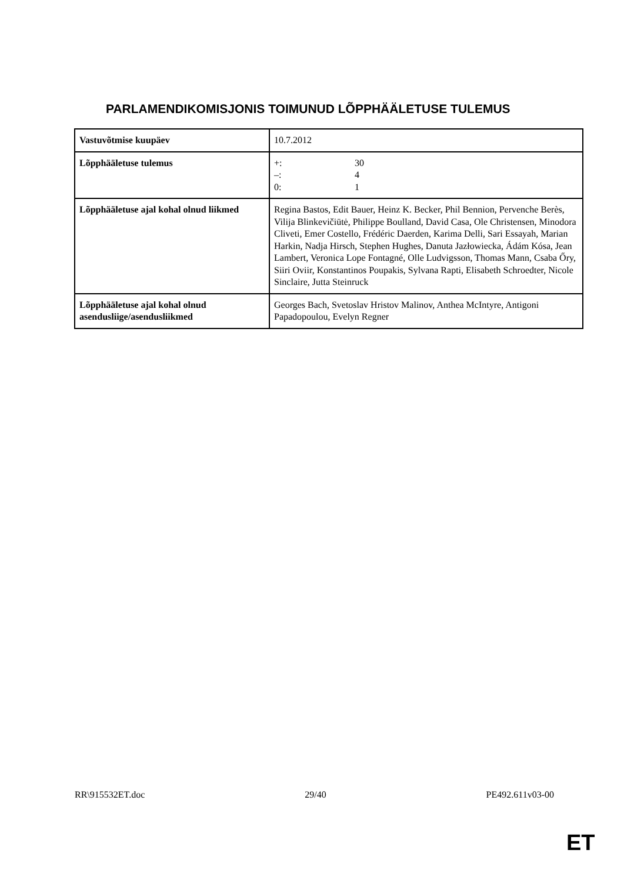PARLAMENDIKOMISJONIS TOIMUNUD LÕPPHÄÄLETUSE TULEMUS
| Vastuvõtmise kuupäev | 10.7.2012 |
| Lõpphääletuse tulemus | +: 30 –: 4 0: 1 |
| Lõpphääletuse ajal kohal olnud liikmed | Regina Bastos, Edit Bauer, Heinz K. Becker, Phil Bennion, Pervenche Berès, Vilija Blinkevičiūtė, Philippe Boulland, David Casa, Ole Christensen, Minodora Cliveti, Emer Costello, Frédéric Daerden, Karima Delli, Sari Essayah, Marian Harkin, Nadja Hirsch, Stephen Hughes, Danuta Jazłowiecka, Ádám Kósa, Jean Lambert, Veronica Lope Fontagné, Olle Ludvigsson, Thomas Mann, Csaba Őry, Siiri Oviir, Konstantinos Poupakis, Sylvana Rapti, Elisabeth Schroedter, Nicole Sinclaire, Jutta Steinruck |
| Lõpphääletuse ajal kohal olnud asendusliige/asendusliikmed | Georges Bach, Svetoslav Hristov Malinov, Anthea McIntyre, Antigoni Papadopoulou, Evelyn Regner |
RR\915532ET.doc 29/40 PE492.611v03-00
ET